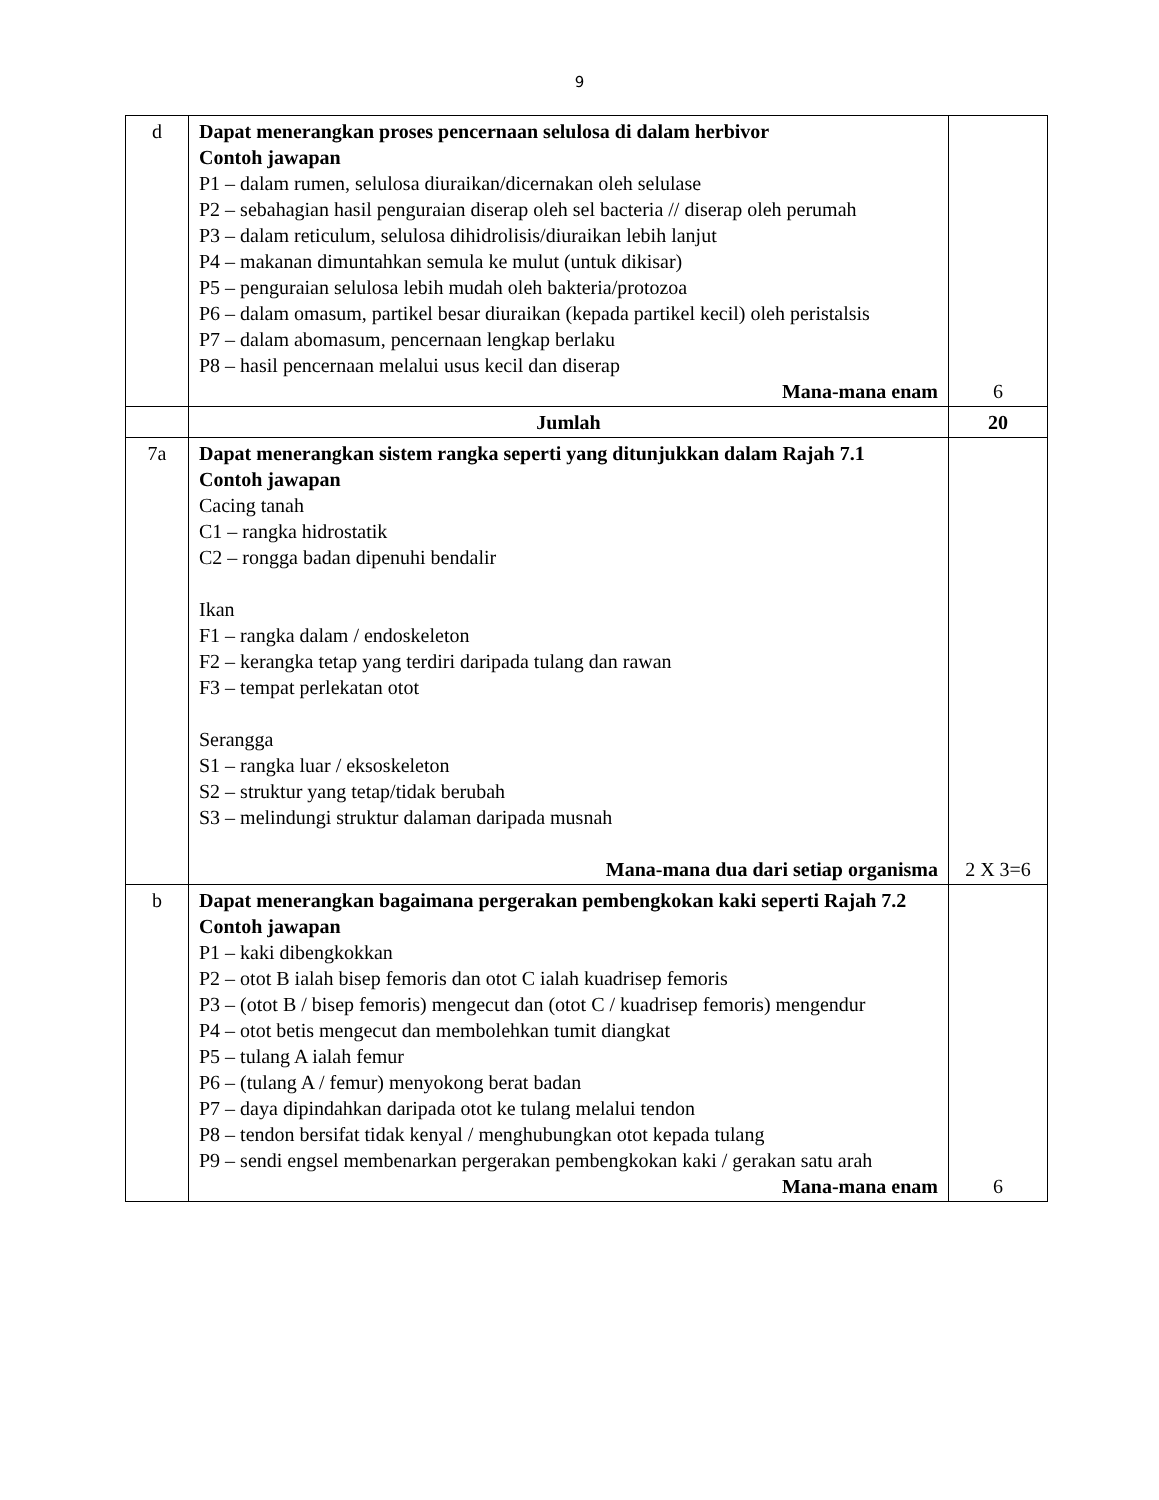9
| d | Dapat menerangkan proses pencernaan selulosa di dalam herbivor Contoh jawapan P1 – dalam rumen, selulosa diuraikan/dicernakan oleh selulase P2 – sebahagian hasil penguraian diserap oleh sel bacteria // diserap oleh perumah P3 – dalam reticulum, selulosa dihidrolisis/diuraikan lebih lanjut P4 – makanan dimuntahkan semula ke mulut (untuk dikisar) P5 – penguraian selulosa lebih mudah oleh bakteria/protozoa P6 – dalam omasum, partikel besar diuraikan (kepada partikel kecil) oleh peristalsis P7 – dalam abomasum, pencernaan lengkap berlaku P8 – hasil pencernaan melalui usus kecil dan diserap Mana-mana enam | 6 |
| | Jumlah | 20 |
| 7a | Dapat menerangkan sistem rangka seperti yang ditunjukkan dalam Rajah 7.1 Contoh jawapan Cacing tanah C1 – rangka hidrostatik C2 – rongga badan dipenuhi bendalir Ikan F1 – rangka dalam / endoskeleton F2 – kerangka tetap yang terdiri daripada tulang dan rawan F3 – tempat perlekatan otot Serangga S1 – rangka luar / eksoskeleton S2 – struktur yang tetap/tidak berubah S3 – melindungi struktur dalaman daripada musnah Mana-mana dua dari setiap organisma | 2 X 3=6 |
| b | Dapat menerangkan bagaimana pergerakan pembengkokan kaki seperti Rajah 7.2 Contoh jawapan P1 – kaki dibengkokkan P2 – otot B ialah bisep femoris dan otot C ialah kuadrisep femoris P3 – (otot B / bisep femoris) mengecut dan (otot C / kuadrisep femoris) mengendur P4 – otot betis mengecut dan membolehkan tumit diangkat P5 – tulang A ialah femur P6 – (tulang A / femur) menyokong berat badan P7 – daya dipindahkan daripada otot ke tulang melalui tendon P8 – tendon bersifat tidak kenyal / menghubungkan otot kepada tulang P9 – sendi engsel membenarkan pergerakan pembengkokan kaki / gerakan satu arah Mana-mana enam | 6 |